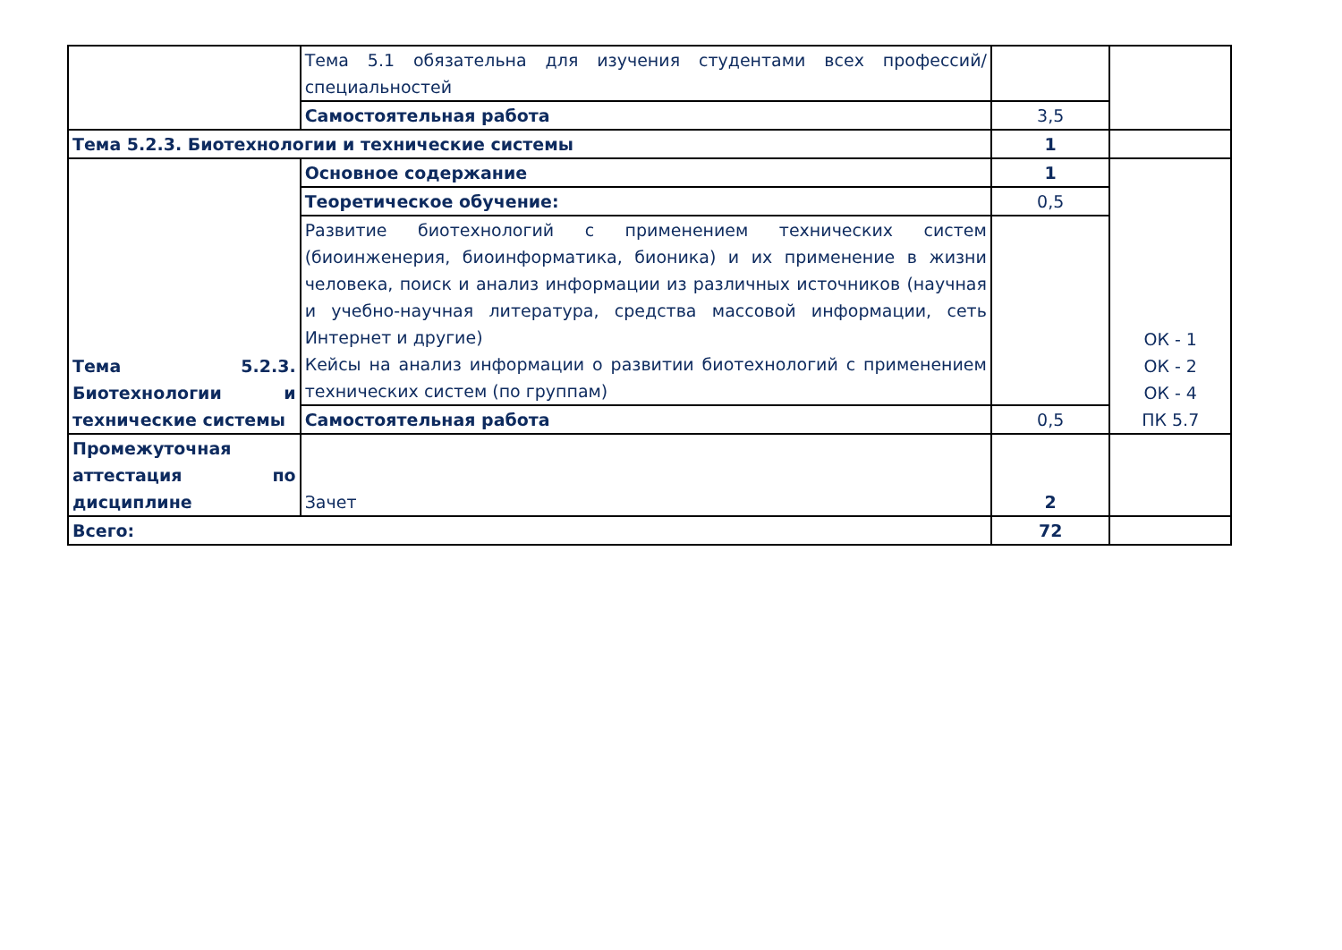| | Тема 5.1 обязательна для изучения студентами всех профессий/специальностей | | |
| | Самостоятельная работа | 3,5 | |
| Тема 5.2.3. Биотехнологии и технические системы | | 1 | |
| Тема 5.2.3. Биотехнологии и технические системы | Основное содержание | 1 | ОК - 1 ОК - 2 ОК - 4 ПК 5.7 |
| | Теоретическое обучение: | 0,5 | |
| | Развитие биотехнологий с применением технических систем (биоинженерия, биоинформатика, бионика) и их применение в жизни человека, поиск и анализ информации из различных источников (научная и учебно-научная литература, средства массовой информации, сеть Интернет и другие) Кейсы на анализ информации о развитии биотехнологий с применением технических систем (по группам) | | |
| | Самостоятельная работа | 0,5 | |
| Промежуточная аттестация по дисциплине | Зачет | 2 | |
| Всего: | | 72 | |